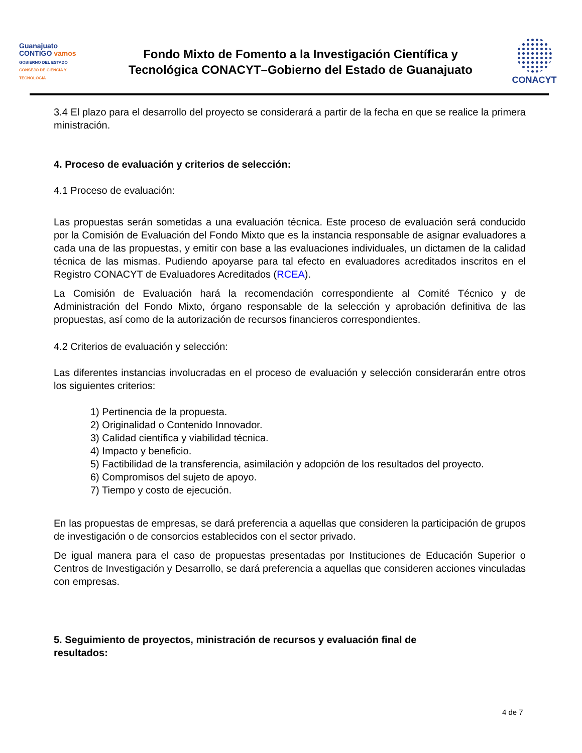Guanajuato
CONTIGO vamos
GOBIERNO DEL ESTADO
CONSEJO DE CIENCIA Y TECNOLOGÍA
Fondo Mixto de Fomento a la Investigación Científica y
Tecnológica CONACYT–Gobierno del Estado de Guanajuato
CONACYT
3.4 El plazo para el desarrollo del proyecto se considerará a partir de la fecha en que se realice la primera ministración.
4. Proceso de evaluación y criterios de selección:
4.1 Proceso de evaluación:
Las propuestas serán sometidas a una evaluación técnica. Este proceso de evaluación será conducido por la Comisión de Evaluación del Fondo Mixto que es la instancia responsable de asignar evaluadores a cada una de las propuestas, y emitir con base a las evaluaciones individuales, un dictamen de la calidad técnica de las mismas. Pudiendo apoyarse para tal efecto en evaluadores acreditados inscritos en el Registro CONACYT de Evaluadores Acreditados (RCEA).
La Comisión de Evaluación hará la recomendación correspondiente al Comité Técnico y de Administración del Fondo Mixto, órgano responsable de la selección y aprobación definitiva de las propuestas, así como de la autorización de recursos financieros correspondientes.
4.2 Criterios de evaluación y selección:
Las diferentes instancias involucradas en el proceso de evaluación y selección considerarán entre otros los siguientes criterios:
1) Pertinencia de la propuesta.
2) Originalidad o Contenido Innovador.
3) Calidad científica y viabilidad técnica.
4) Impacto y beneficio.
5) Factibilidad de la transferencia, asimilación y adopción de los resultados del proyecto.
6) Compromisos del sujeto de apoyo.
7) Tiempo y costo de ejecución.
En las propuestas de empresas, se dará preferencia a aquellas que consideren la participación de grupos de investigación o de consorcios establecidos con el sector privado.
De igual manera para el caso de propuestas presentadas por Instituciones de Educación Superior o Centros de Investigación y Desarrollo, se dará preferencia a aquellas que consideren acciones vinculadas con empresas.
5. Seguimiento de proyectos, ministración de recursos y evaluación final de
resultados:
4 de 7